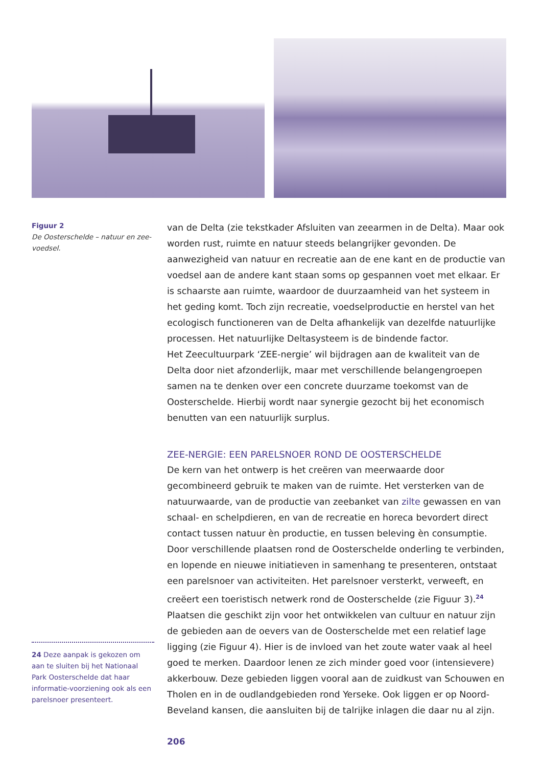Figuur 2
De Oosterschelde – natuur en zee-voedsel.
van de Delta (zie tekstkader Afsluiten van zeearmen in de Delta). Maar ook worden rust, ruimte en natuur steeds belangrijker gevonden. De aanwezigheid van natuur en recreatie aan de ene kant en de productie van voedsel aan de andere kant staan soms op gespannen voet met elkaar. Er is schaarste aan ruimte, waardoor de duurzaamheid van het systeem in het geding komt. Toch zijn recreatie, voedselproductie en herstel van het ecologisch functioneren van de Delta afhankelijk van dezelfde natuurlijke processen. Het natuurlijke Deltasysteem is de bindende factor.
Het Zeecultuurpark ‘ZEE-nergie’ wil bijdragen aan de kwaliteit van de Delta door niet afzonderlijk, maar met verschillende belangengroepen samen na te denken over een concrete duurzame toekomst van de Oosterschelde. Hierbij wordt naar synergie gezocht bij het economisch benutten van een natuurlijk surplus.
ZEE-NERGIE: EEN PARELSNOER ROND DE OOSTERSCHELDE
De kern van het ontwerp is het creëren van meerwaarde door gecombineerd gebruik te maken van de ruimte. Het versterken van de natuurwaarde, van de productie van zeebanket van zilte gewassen en van schaal- en schelpdieren, en van de recreatie en horeca bevordert direct contact tussen natuur èn productie, en tussen beleving èn consumptie. Door verschillende plaatsen rond de Oosterschelde onderling te verbinden, en lopende en nieuwe initiatieven in samenhang te presenteren, ontstaat een parelsnoer van activiteiten. Het parelsnoer versterkt, verweeft, en creëert een toeristisch netwerk rond de Oosterschelde (zie Figuur 3).<sup>24</sup>
Plaatsen die geschikt zijn voor het ontwikkelen van cultuur en natuur zijn de gebieden aan de oevers van de Oosterschelde met een relatief lage ligging (zie Figuur 4). Hier is de invloed van het zoute water vaak al heel goed te merken. Daardoor lenen ze zich minder goed voor (intensievere) akkerbouw. Deze gebieden liggen vooral aan de zuidkust van Schouwen en Tholen en in de oudlandgebieden rond Yerseke. Ook liggen er op Noord-Beveland kansen, die aansluiten bij de talrijke inlagen die daar nu al zijn.
24 Deze aanpak is gekozen om aan te sluiten bij het Nationaal Park Oosterschelde dat haar informatie-voorziening ook als een parelsnoer presenteert.
206